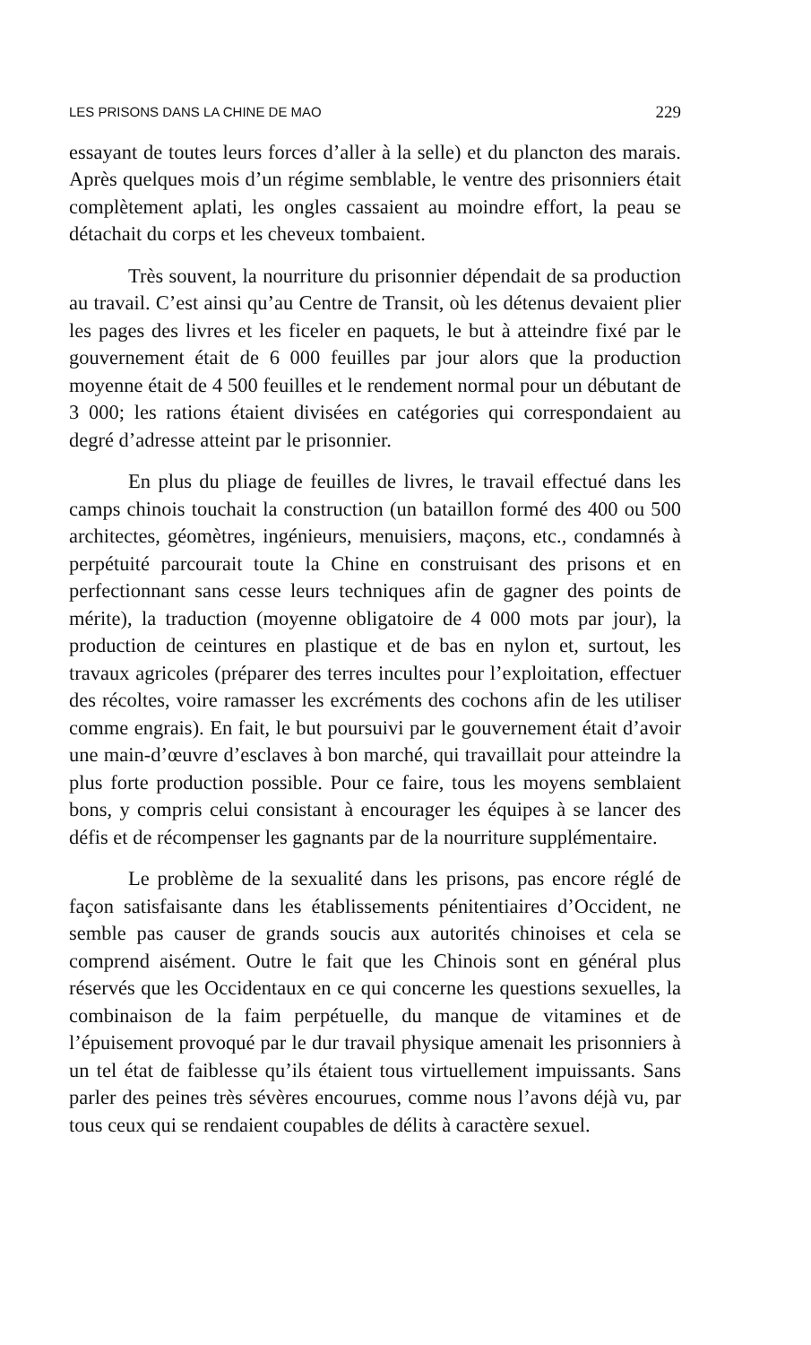LES PRISONS DANS LA CHINE DE MAO 229
essayant de toutes leurs forces d’aller à la selle) et du plancton des marais. Après quelques mois d’un régime semblable, le ventre des prisonniers était complètement aplati, les ongles cassaient au moindre effort, la peau se détachait du corps et les cheveux tombaient.
Très souvent, la nourriture du prisonnier dépendait de sa production au travail. C’est ainsi qu’au Centre de Transit, où les détenus devaient plier les pages des livres et les ficeler en paquets, le but à atteindre fixé par le gouvernement était de 6 000 feuilles par jour alors que la production moyenne était de 4 500 feuilles et le rendement normal pour un débutant de 3 000; les rations étaient divisées en catégories qui correspondaient au degré d’adresse atteint par le prisonnier.
En plus du pliage de feuilles de livres, le travail effectué dans les camps chinois touchait la construction (un bataillon formé des 400 ou 500 architectes, géomètres, ingénieurs, menuisiers, maçons, etc., condamnés à perpétuité parcourait toute la Chine en construisant des prisons et en perfectionnant sans cesse leurs techniques afin de gagner des points de mérite), la traduction (moyenne obligatoire de 4 000 mots par jour), la production de ceintures en plastique et de bas en nylon et, surtout, les travaux agricoles (préparer des terres incultes pour l’exploitation, effectuer des récoltes, voire ramasser les excréments des cochons afin de les utiliser comme engrais). En fait, le but poursuivi par le gouvernement était d’avoir une main-d’œuvre d’esclaves à bon marché, qui travaillait pour atteindre la plus forte production possible. Pour ce faire, tous les moyens semblaient bons, y compris celui consistant à encourager les équipes à se lancer des défis et de récompenser les gagnants par de la nourriture supplémentaire.
Le problème de la sexualité dans les prisons, pas encore réglé de façon satisfaisante dans les établissements pénitentiaires d’Occident, ne semble pas causer de grands soucis aux autorités chinoises et cela se comprend aisément. Outre le fait que les Chinois sont en général plus réservés que les Occidentaux en ce qui concerne les questions sexuelles, la combinaison de la faim perpétuelle, du manque de vitamines et de l’épuisement provoqué par le dur travail physique amenait les prisonniers à un tel état de faiblesse qu’ils étaient tous virtuellement impuissants. Sans parler des peines très sévères encourues, comme nous l’avons déjà vu, par tous ceux qui se rendaient coupables de délits à caractère sexuel.